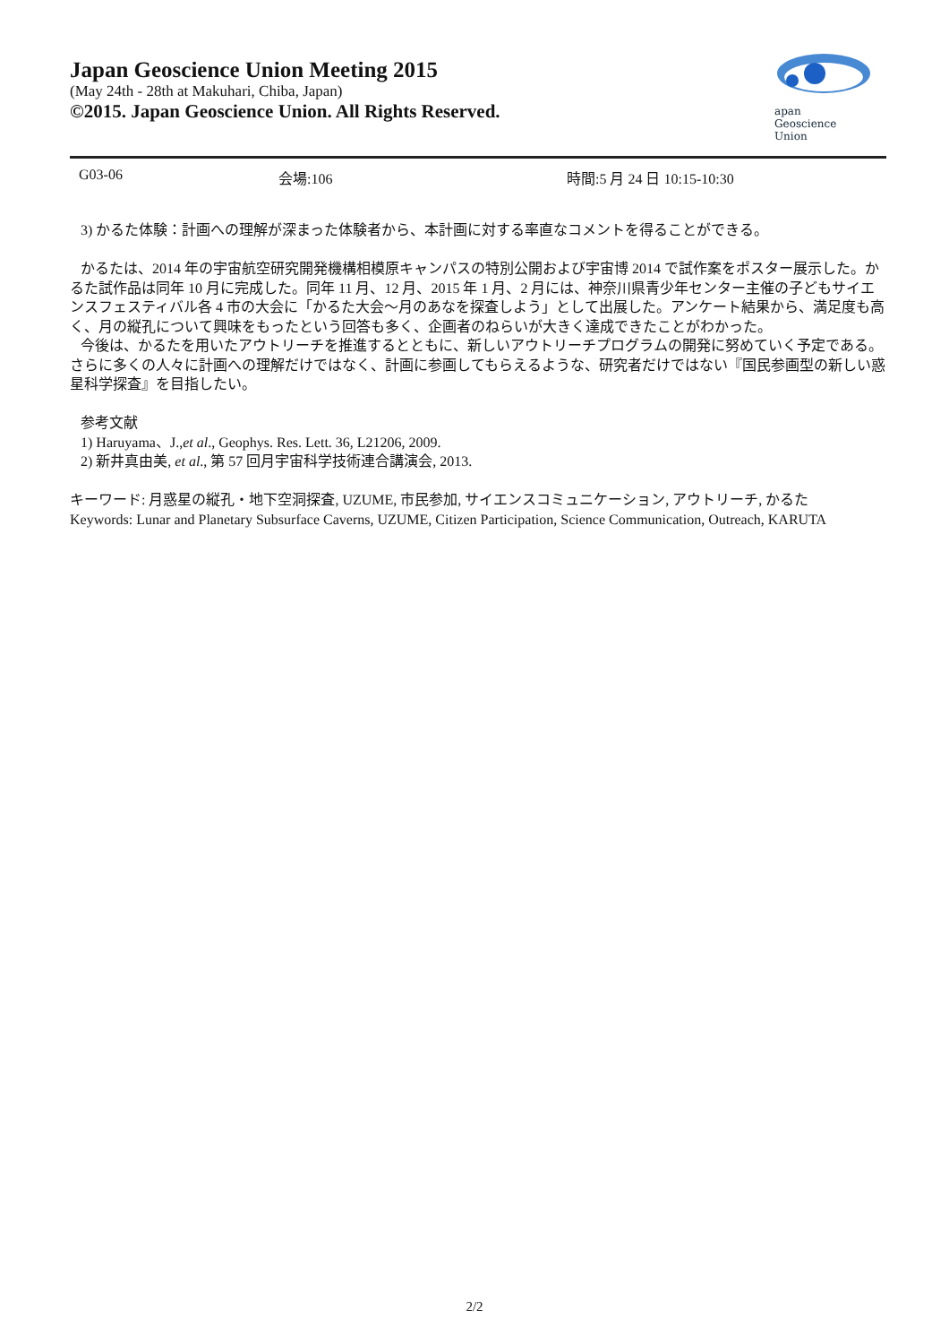Japan Geoscience Union Meeting 2015
(May 24th - 28th at Makuhari, Chiba, Japan)
©2015. Japan Geoscience Union. All Rights Reserved.
apan
Geoscience
Union
G03-06 会場:106 時間:5 月 24 日 10:15-10:30
3) かるた体験：計画への理解が深まった体験者から、本計画に対する率直なコメントを得ることができる。
かるたは、2014 年の宇宙航空研究開発機構相模原キャンパスの特別公開および宇宙博 2014 で試作案をポスター展示した。かるた試作品は同年 10 月に完成した。同年 11 月、12 月、2015 年 1 月、2 月には、神奈川県青少年センター主催の子どもサイエンスフェスティバル各 4 市の大会に「かるた大会〜月のあなを探査しよう」として出展した。アンケート結果から、満足度も高く、月の縦孔について興味をもったという回答も多く、企画者のねらいが大きく達成できたことがわかった。
今後は、かるたを用いたアウトリーチを推進するとともに、新しいアウトリーチプログラムの開発に努めていく予定である。さらに多くの人々に計画への理解だけではなく、計画に参画してもらえるような、研究者だけではない『国民参画型の新しい惑星科学探査』を目指したい。
参考文献
1) Haruyama、J.,et al., Geophys. Res. Lett. 36, L21206, 2009.
2) 新井真由美, et al., 第 57 回月宇宙科学技術連合講演会, 2013.
キーワード: 月惑星の縦孔・地下空洞探査, UZUME, 市民参加, サイエンスコミュニケーション, アウトリーチ, かるた
Keywords: Lunar and Planetary Subsurface Caverns, UZUME, Citizen Participation, Science Communication, Outreach, KARUTA
2/2